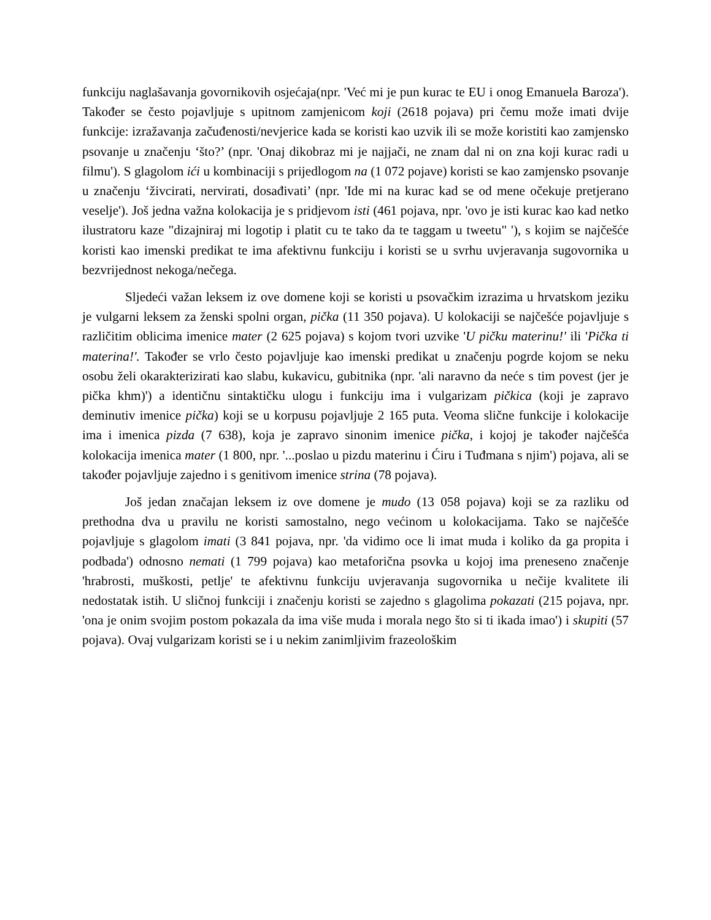funkciju naglašavanja govornikovih osjećaja(npr. 'Već mi je pun kurac te EU i onog Emanuela Baroza'). Također se često pojavljuje s upitnom zamjenicom koji (2618 pojava) pri čemu može imati dvije funkcije: izražavanja začuđenosti/nevjerice kada se koristi kao uzvik ili se može koristiti kao zamjensko psovanje u značenju ‘što?’ (npr. 'Onaj dikobraz mi je najjači, ne znam dal ni on zna koji kurac radi u filmu'). S glagolom ići u kombinaciji s prijedlogom na (1 072 pojave) koristi se kao zamjensko psovanje u značenju ‘živcirati, nervirati, dosađivati’ (npr. 'Ide mi na kurac kad se od mene očekuje pretjerano veselje'). Još jedna važna kolokacija je s pridjevom isti (461 pojava, npr. 'ovo je isti kurac kao kad netko ilustratoru kaze "dizajniraj mi logotip i platit cu te tako da te taggam u tweetu" '), s kojim se najčešće koristi kao imenski predikat te ima afektivnu funkciju i koristi se u svrhu uvjeravanja sugovornika u bezvrijednost nekoga/nečega.
Sljedeći važan leksem iz ove domene koji se koristi u psovačkim izrazima u hrvatskom jeziku je vulgarni leksem za ženski spolni organ, pička (11 350 pojava). U kolokaciji se najčešće pojavljuje s različitim oblicima imenice mater (2 625 pojava) s kojom tvori uzvike 'U pičku materinu!' ili 'Pička ti materina!'. Također se vrlo često pojavljuje kao imenski predikat u značenju pogrde kojom se neku osobu želi okarakterizirati kao slabu, kukavicu, gubitnika (npr. 'ali naravno da neće s tim povest (jer je pička khm)') a identičnu sintaktičku ulogu i funkciju ima i vulgarizam pičkica (koji je zapravo deminutiv imenice pička) koji se u korpusu pojavljuje 2 165 puta. Veoma slične funkcije i kolokacije ima i imenica pizda (7 638), koja je zapravo sinonim imenice pička, i kojoj je također najčešća kolokacija imenica mater (1 800, npr. '...poslao u pizdu materinu i Ćiru i Tuđmana s njim') pojava, ali se također pojavljuje zajedno i s genitivom imenice strina (78 pojava).
Još jedan značajan leksem iz ove domene je mudo (13 058 pojava) koji se za razliku od prethodna dva u pravilu ne koristi samostalno, nego većinom u kolokacijama. Tako se najčešće pojavljuje s glagolom imati (3 841 pojava, npr. 'da vidimo oce li imat muda i koliko da ga propita i podbada') odnosno nemati (1 799 pojava) kao metaforična psovka u kojoj ima preneseno značenje 'hrabrosti, muškosti, petlje' te afektivnu funkciju uvjeravanja sugovornika u nečije kvalitete ili nedostatak istih. U sličnoj funkciji i značenju koristi se zajedno s glagolima pokazati (215 pojava, npr. 'ona je onim svojim postom pokazala da ima više muda i morala nego što si ti ikada imao') i skupiti (57 pojava). Ovaj vulgarizam koristi se i u nekim zanimljivim frazeološkim